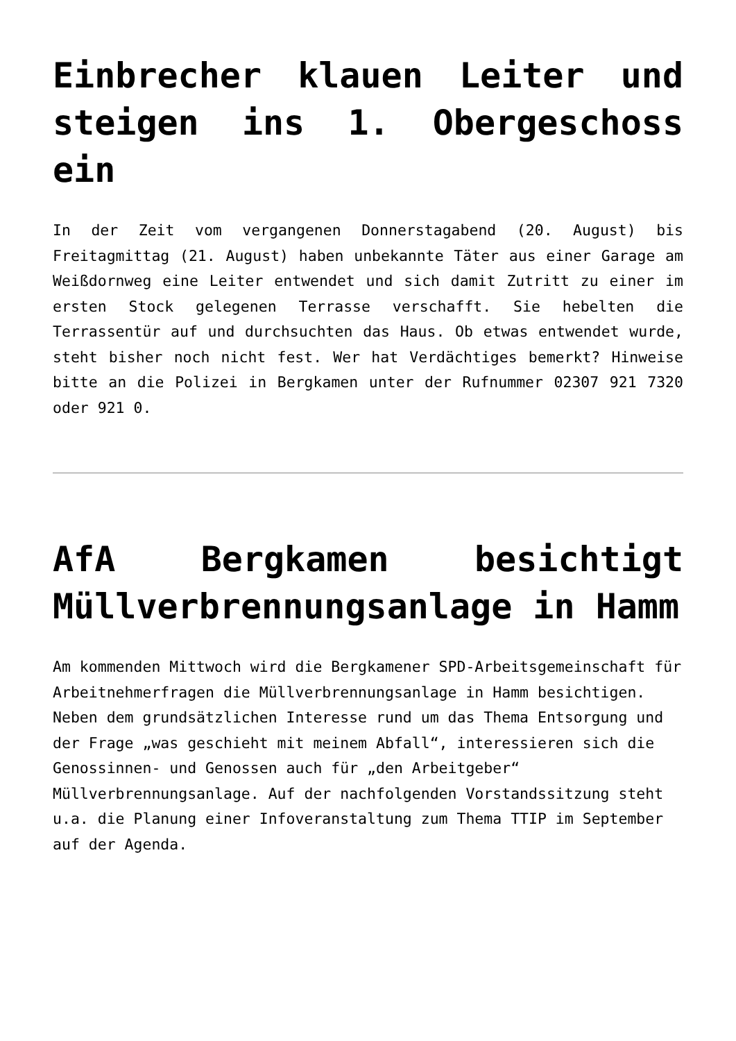Einbrecher klauen Leiter und steigen ins 1. Obergeschoss ein
In der Zeit vom vergangenen Donnerstagabend (20. August) bis Freitagmittag (21. August) haben unbekannte Täter aus einer Garage am Weißdornweg eine Leiter entwendet und sich damit Zutritt zu einer im ersten Stock gelegenen Terrasse verschafft. Sie hebelten die Terrassentür auf und durchsuchten das Haus. Ob etwas entwendet wurde, steht bisher noch nicht fest. Wer hat Verdächtiges bemerkt? Hinweise bitte an die Polizei in Bergkamen unter der Rufnummer 02307 921 7320 oder 921 0.
AfA Bergkamen besichtigt Müllverbrennungsanlage in Hamm
Am kommenden Mittwoch wird die Bergkamener SPD-Arbeitsgemeinschaft für Arbeitnehmerfragen die Müllverbrennungsanlage in Hamm besichtigen. Neben dem grundsätzlichen Interesse rund um das Thema Entsorgung und der Frage „was geschieht mit meinem Abfall“, interessieren sich die Genossinnen- und Genossen auch für „den Arbeitgeber“ Müllverbrennungsanlage. Auf der nachfolgenden Vorstandssitzung steht u.a. die Planung einer Infoveranstaltung zum Thema TTIP im September auf der Agenda.